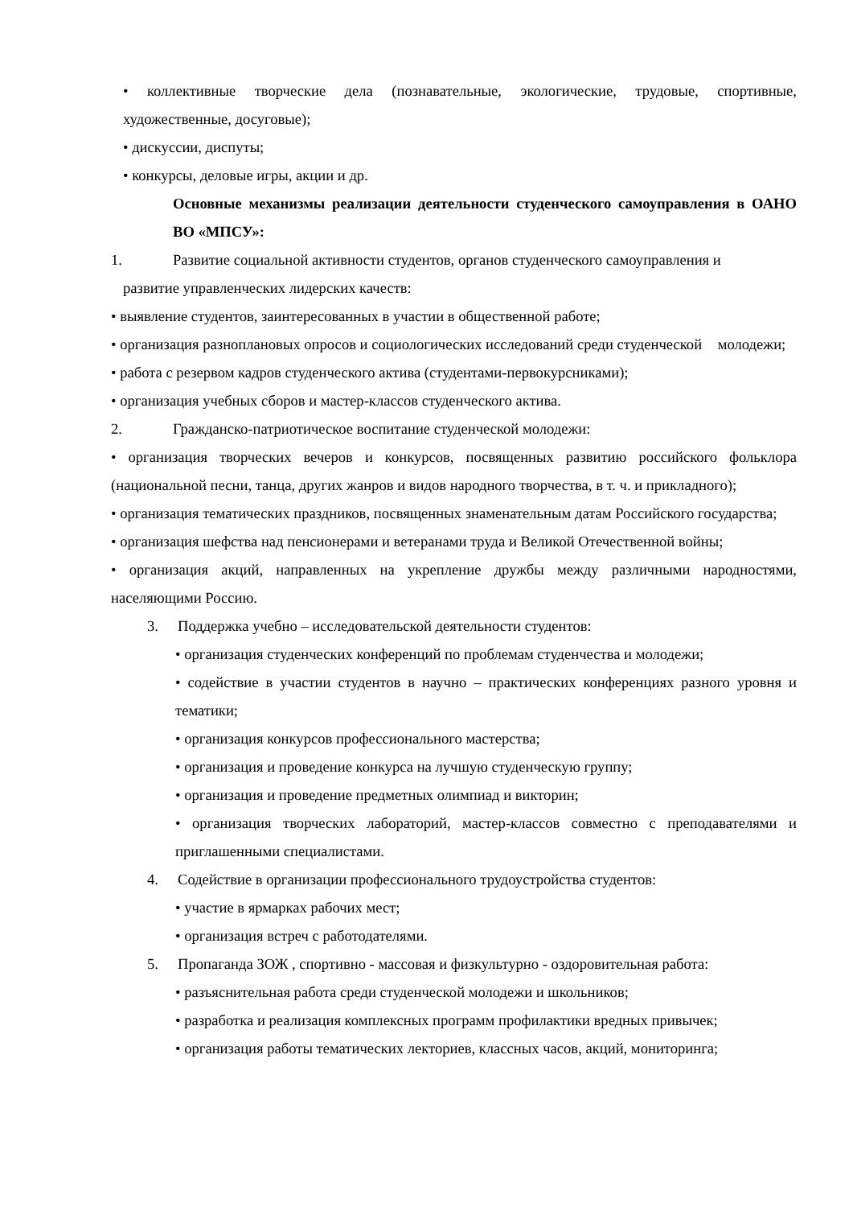• коллективные творческие дела (познавательные, экологические, трудовые, спортивные, художественные, досуговые);
• дискуссии, диспуты;
• конкурсы, деловые игры, акции и др.
Основные механизмы реализации деятельности студенческого самоуправления в ОАНО ВО «МПСУ»:
1. Развитие социальной активности студентов, органов студенческого самоуправления и
развитие управленческих лидерских качеств:
• выявление студентов, заинтересованных в участии в общественной работе;
• организация разноплановых опросов и социологических исследований среди студенческой молодежи;
• работа с резервом кадров студенческого актива (студентами-первокурсниками);
• организация учебных сборов и мастер-классов студенческого актива.
2. Гражданско-патриотическое воспитание студенческой молодежи:
• организация творческих вечеров и конкурсов, посвященных развитию российского фольклора (национальной песни, танца, других жанров и видов народного творчества, в т. ч. и прикладного);
• организация тематических праздников, посвященных знаменательным датам Российского государства;
• организация шефства над пенсионерами и ветеранами труда и Великой Отечественной войны;
• организация акций, направленных на укрепление дружбы между различными народностями, населяющими Россию.
3. Поддержка учебно – исследовательской деятельности студентов:
• организация студенческих конференций по проблемам студенчества и молодежи;
• содействие в участии студентов в научно – практических конференциях разного уровня и тематики;
• организация конкурсов профессионального мастерства;
• организация и проведение конкурса на лучшую студенческую группу;
• организация и проведение предметных олимпиад и викторин;
• организация творческих лабораторий, мастер-классов совместно с преподавателями и приглашенными специалистами.
4. Содействие в организации профессионального трудоустройства студентов:
• участие в ярмарках рабочих мест;
• организация встреч с работодателями.
5. Пропаганда ЗОЖ , спортивно - массовая и физкультурно - оздоровительная работа:
• разъяснительная работа среди студенческой молодежи и школьников;
• разработка и реализация комплексных программ профилактики вредных привычек;
• организация работы тематических лекториев, классных часов, акций, мониторинга;